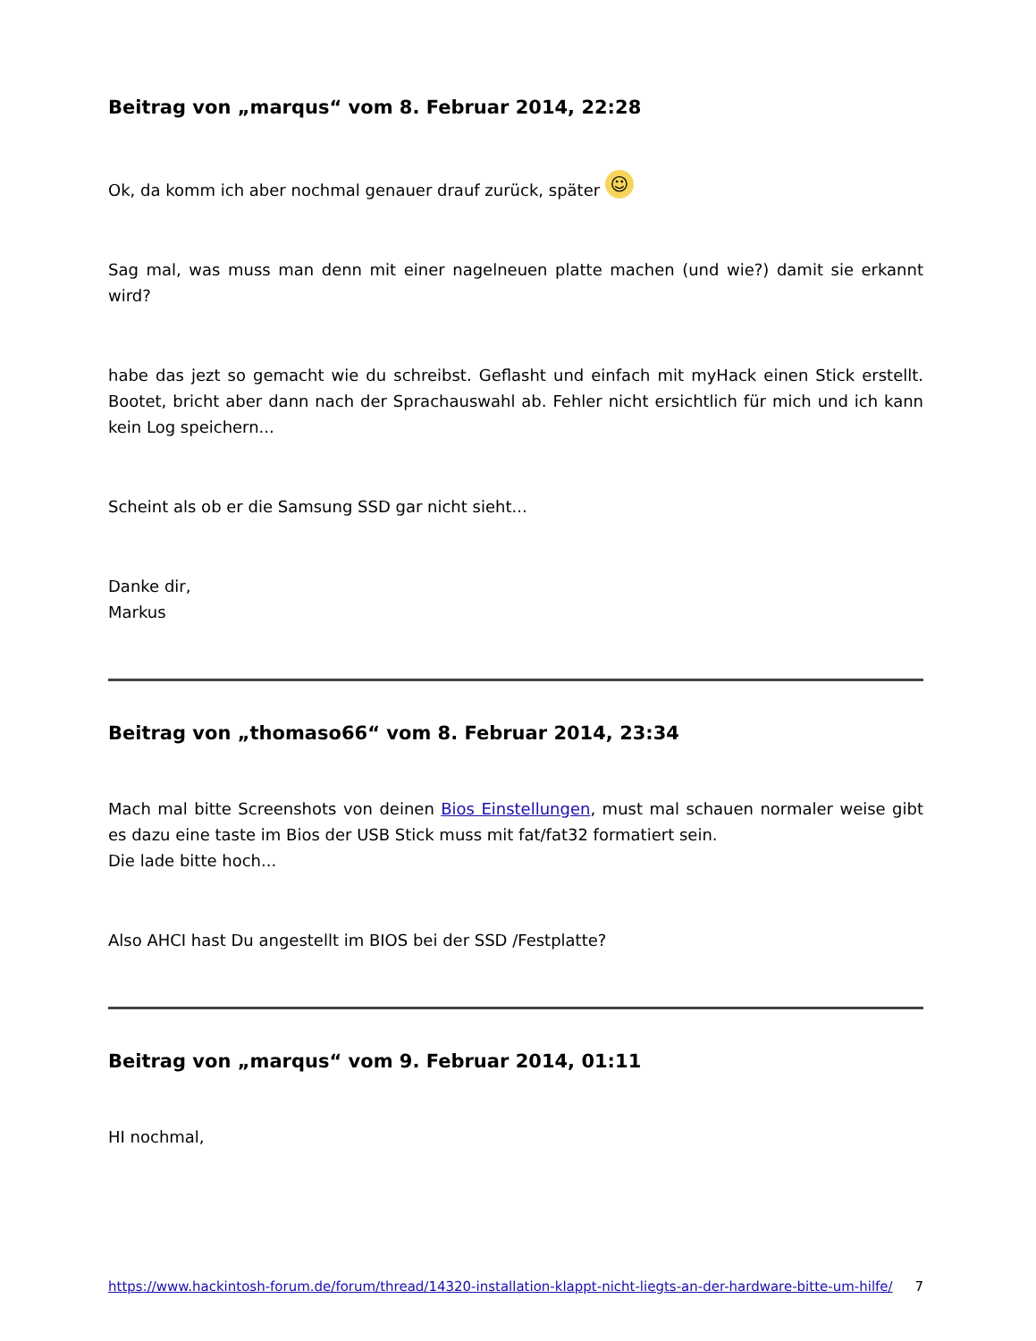Beitrag von „marqus“ vom 8. Februar 2014, 22:28
Ok, da komm ich aber nochmal genauer drauf zurück, später ☺
Sag mal, was muss man denn mit einer nagelneuen platte machen (und wie?) damit sie erkannt wird?
habe das jezt so gemacht wie du schreibst. Geflasht und einfach mit myHack einen Stick erstellt. Bootet, bricht aber dann nach der Sprachauswahl ab. Fehler nicht ersichtlich für mich und ich kann kein Log speichern...
Scheint als ob er die Samsung SSD gar nicht sieht...
Danke dir,
Markus
Beitrag von „thomaso66“ vom 8. Februar 2014, 23:34
Mach mal bitte Screenshots von deinen Bios Einstellungen, must mal schauen normaler weise gibt es dazu eine taste im Bios der USB Stick muss mit fat/fat32 formatiert sein.
Die lade bitte hoch...
Also AHCI hast Du angestellt im BIOS bei der SSD /Festplatte?
Beitrag von „marqus“ vom 9. Februar 2014, 01:11
HI nochmal,
https://www.hackintosh-forum.de/forum/thread/14320-installation-klappt-nicht-liegts-an-der-hardware-bitte-um-hilfe/ 7